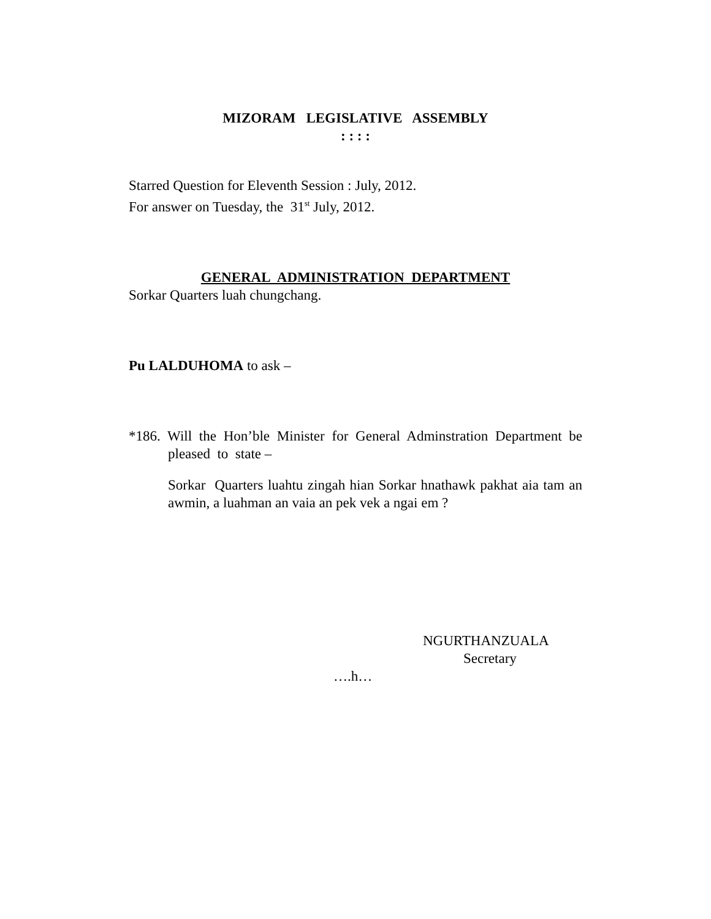MIZORAM LEGISLATIVE ASSEMBLY
: : : :
Starred Question for Eleventh Session : July, 2012.
For answer on Tuesday, the 31<sup>st</sup> July, 2012.
GENERAL ADMINISTRATION DEPARTMENT
Sorkar Quarters luah chungchang.
Pu LALDUHOMA to ask –
*186. Will the Hon’ble Minister for General Adminstration Department be pleased to state –
Sorkar Quarters luahtu zingah hian Sorkar hnathawk pakhat aia tam an awmin, a luahman an vaia an pek vek a ngai em ?
NGURTHANZUALA
Secretary
….h…